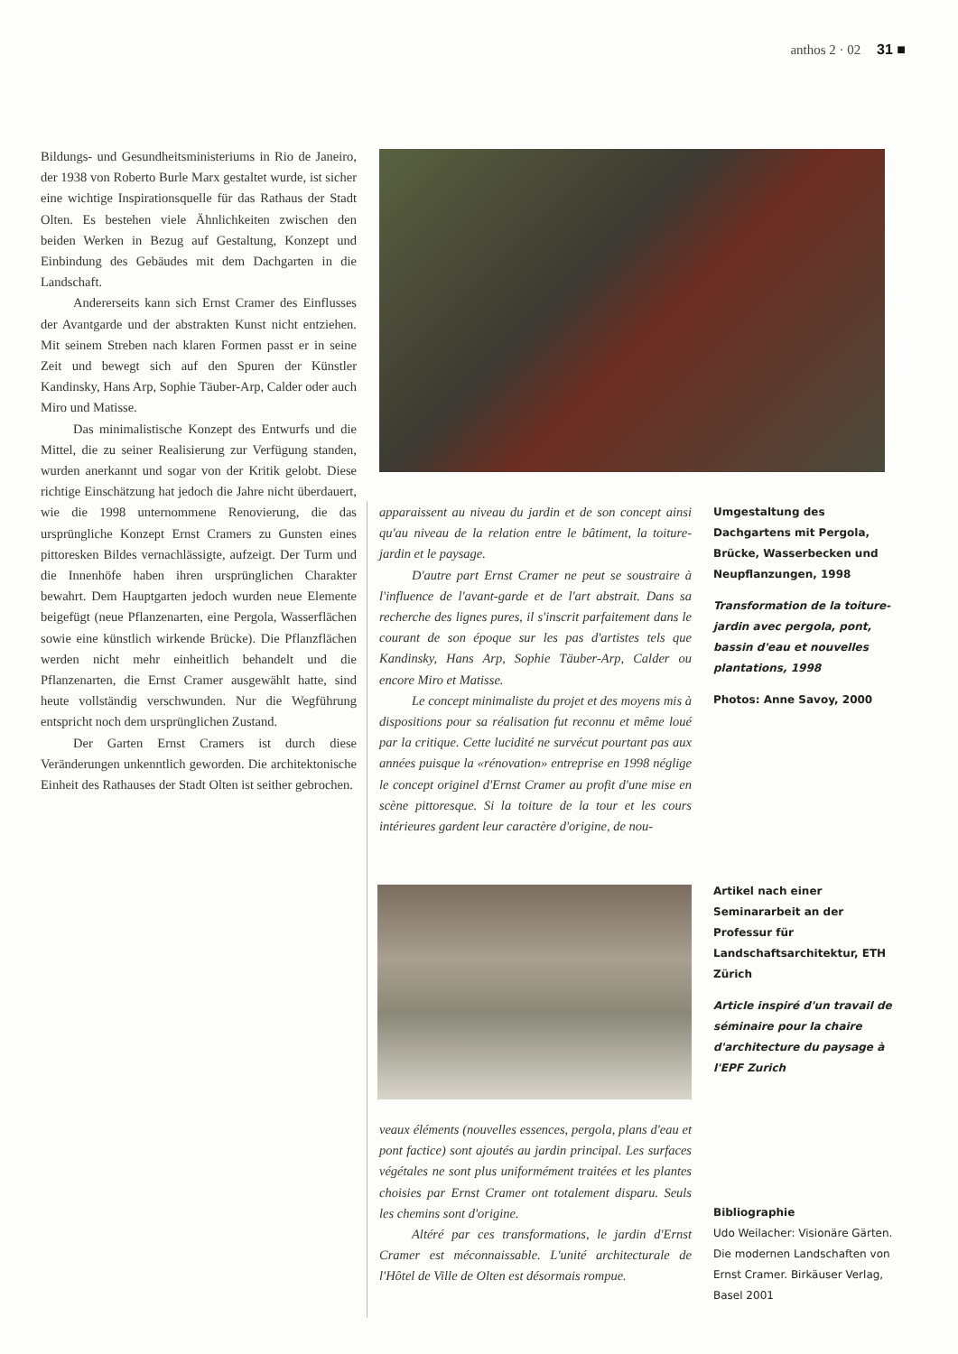anthos 2 · 02 31 ■
Bildungs- und Gesundheitsministeriums in Rio de Janeiro, der 1938 von Roberto Burle Marx gestaltet wurde, ist sicher eine wichtige Inspirationsquelle für das Rathaus der Stadt Olten. Es bestehen viele Ähnlichkeiten zwischen den beiden Werken in Bezug auf Gestaltung, Konzept und Einbindung des Gebäudes mit dem Dachgarten in die Landschaft.
Andererseits kann sich Ernst Cramer des Einflusses der Avantgarde und der abstrakten Kunst nicht entziehen. Mit seinem Streben nach klaren Formen passt er in seine Zeit und bewegt sich auf den Spuren der Künstler Kandinsky, Hans Arp, Sophie Täuber-Arp, Calder oder auch Miro und Matisse.
Das minimalistische Konzept des Entwurfs und die Mittel, die zu seiner Realisierung zur Verfügung standen, wurden anerkannt und sogar von der Kritik gelobt. Diese richtige Einschätzung hat jedoch die Jahre nicht überdauert, wie die 1998 unternommene Renovierung, die das ursprüngliche Konzept Ernst Cramers zu Gunsten eines pittoresken Bildes vernachlässigte, aufzeigt. Der Turm und die Innenhöfe haben ihren ursprünglichen Charakter bewahrt. Dem Hauptgarten jedoch wurden neue Elemente beigefügt (neue Pflanzenarten, eine Pergola, Wasserflächen sowie eine künstlich wirkende Brücke). Die Pflanzflächen werden nicht mehr einheitlich behandelt und die Pflanzenarten, die Ernst Cramer ausgewählt hatte, sind heute vollständig verschwunden. Nur die Wegführung entspricht noch dem ursprünglichen Zustand.
Der Garten Ernst Cramers ist durch diese Veränderungen unkenntlich geworden. Die architektonische Einheit des Rathauses der Stadt Olten ist seither gebrochen.
apparaissent au niveau du jardin et de son concept ainsi qu'au niveau de la relation entre le bâtiment, la toiture-jardin et le paysage.
D'autre part Ernst Cramer ne peut se soustraire à l'influence de l'avant-garde et de l'art abstrait. Dans sa recherche des lignes pures, il s'inscrit parfaitement dans le courant de son époque sur les pas d'artistes tels que Kandinsky, Hans Arp, Sophie Täuber-Arp, Calder ou encore Miro et Matisse.
Le concept minimaliste du projet et des moyens mis à dispositions pour sa réalisation fut reconnu et même loué par la critique. Cette lucidité ne survécut pourtant pas aux années puisque la «rénovation» entreprise en 1998 néglige le concept originel d'Ernst Cramer au profit d'une mise en scène pittoresque. Si la toiture de la tour et les cours intérieures gardent leur caractère d'origine, de nou-
Umgestaltung des Dachgartens mit Pergola, Brücke, Wasserbecken und Neupflanzungen, 1998
Transformation de la toiture-jardin avec pergola, pont, bassin d'eau et nouvelles plantations, 1998
Photos: Anne Savoy, 2000
Artikel nach einer Seminararbeit an der Professur für Landschaftsarchitektur, ETH Zürich
Article inspiré d'un travail de séminaire pour la chaire d'architecture du paysage à l'EPF Zurich
veaux éléments (nouvelles essences, pergola, plans d'eau et pont factice) sont ajoutés au jardin principal. Les surfaces végétales ne sont plus uniformément traitées et les plantes choisies par Ernst Cramer ont totalement disparu. Seuls les chemins sont d'origine.
Altéré par ces transformations, le jardin d'Ernst Cramer est méconnaissable. L'unité architecturale de l'Hôtel de Ville de Olten est désormais rompue.
Bibliographie
Udo Weilacher: Visionäre Gärten. Die modernen Landschaften von Ernst Cramer. Birkäuser Verlag, Basel 2001